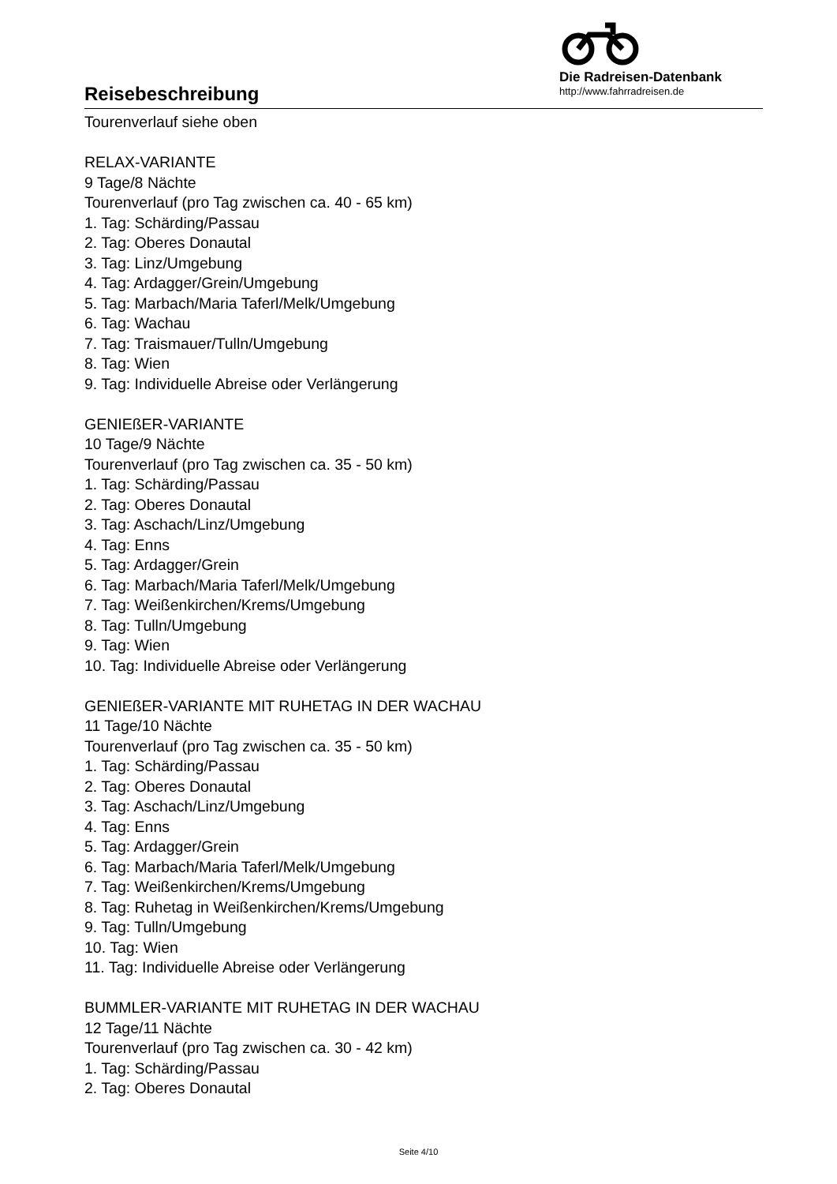Reisebeschreibung
Die Radreisen-Datenbank
http://www.fahrradreisen.de
Tourenverlauf siehe oben
RELAX-VARIANTE
9 Tage/8 Nächte
Tourenverlauf (pro Tag zwischen ca. 40 - 65 km)
1. Tag: Schärding/Passau
2. Tag: Oberes Donautal
3. Tag: Linz/Umgebung
4. Tag: Ardagger/Grein/Umgebung
5. Tag: Marbach/Maria Taferl/Melk/Umgebung
6. Tag: Wachau
7. Tag: Traismauer/Tulln/Umgebung
8. Tag: Wien
9. Tag: Individuelle Abreise oder Verlängerung
GENIEßER-VARIANTE
10 Tage/9 Nächte
Tourenverlauf (pro Tag zwischen ca. 35 - 50 km)
1. Tag: Schärding/Passau
2. Tag: Oberes Donautal
3. Tag: Aschach/Linz/Umgebung
4. Tag: Enns
5. Tag: Ardagger/Grein
6. Tag: Marbach/Maria Taferl/Melk/Umgebung
7. Tag: Weißenkirchen/Krems/Umgebung
8. Tag: Tulln/Umgebung
9. Tag: Wien
10. Tag: Individuelle Abreise oder Verlängerung
GENIEßER-VARIANTE MIT RUHETAG IN DER WACHAU
11 Tage/10 Nächte
Tourenverlauf (pro Tag zwischen ca. 35 - 50 km)
1. Tag: Schärding/Passau
2. Tag: Oberes Donautal
3. Tag: Aschach/Linz/Umgebung
4. Tag: Enns
5. Tag: Ardagger/Grein
6. Tag: Marbach/Maria Taferl/Melk/Umgebung
7. Tag: Weißenkirchen/Krems/Umgebung
8. Tag: Ruhetag in Weißenkirchen/Krems/Umgebung
9. Tag: Tulln/Umgebung
10. Tag: Wien
11. Tag: Individuelle Abreise oder Verlängerung
BUMMLER-VARIANTE MIT RUHETAG IN DER WACHAU
12 Tage/11 Nächte
Tourenverlauf (pro Tag zwischen ca. 30 - 42 km)
1. Tag: Schärding/Passau
2. Tag: Oberes Donautal
Seite 4/10